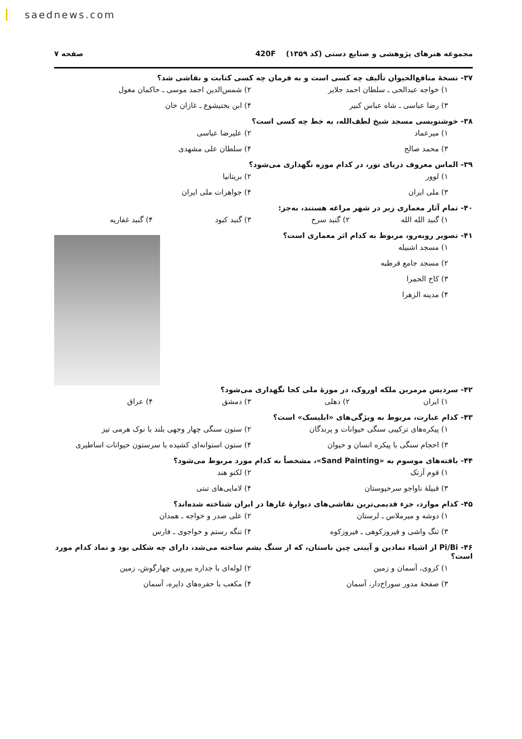saednews.com
مجموعه هنرهای پژوهشی و صنایع دستی (کد ۱۳۵۹) 420F صفحه ۷
۳۷- نسخهٔ منافع‌الحیوان تألیف چه کسی است و به فرمان چه کسی کتابت و نقاشی شد؟
۱) خواجه عبدالحی ـ سلطان احمد جلایر ۲) شمس‌الدین احمد موسی ـ حاکمان مغول
۳) رضا عباسی ـ شاه عباس کبیر ۴) ابن بختیشوع ـ غازان خان
۳۸- خوشنویسی مسجد شیخ لطف‌الله، به خط چه کسی است؟
۱) میرعماد ۲) علیرضا عباسی
۳) محمد صالح ۴) سلطان علی مشهدی
۳۹- الماس معروف دریای نور، در کدام موزه نگهداری می‌شود؟
۱) لوور ۲) بریتانیا
۳) ملی ایران ۴) جواهرات ملی ایران
۴۰- تمام آثار معماری زیر در شهر مراغه هستند، به‌جز:
۱) گنبد الله الله ۲) گنبد سرخ ۳) گنبد کبود ۴) گنبد غفاریه
۴۱- تصویر روبه‌رو، مربوط به کدام اثر معماری است؟
۱) مسجد اشبیله
۲) مسجد جامع قرطبه
۳) کاخ الحمرا
۴) مدینه الزهرا
۴۲- سردیس مرمرین ملکه اوروک، در موزهٔ ملی کجا نگهداری می‌شود؟
۱) ایران ۲) دهلی ۳) دمشق ۴) عراق
۴۳- کدام عبارت، مربوط به ویژگی‌های «ابلیسک» است؟
۱) پیکره‌های ترکیبی سنگی حیوانات و پرندگان ۲) ستون سنگی چهار وجهی بلند با نوک هرمی تیز
۳) احجام سنگی با پیکره انسان و حیوان ۴) ستون استوانه‌ای کشیده با سرستون حیوانات اساطیری
۴۴- بافته‌های موسوم به «Sand Painting»، مشخصاً به کدام مورد مربوط می‌شود؟
۱) قوم آزتک ۲) لکنو هند
۳) قبیلهٔ ناواجو سرخپوستان ۴) لامایی‌های تبتی
۴۵- کدام موارد، جزء قدیمی‌ترین نقاشی‌های دیوارهٔ غارها در ایران شناخته شده‌اند؟
۱) دوشه و میرملاس ـ لرستان ۲) علی صدر و خواجه ـ همدان
۳) تنگ واشی و فیروزکوهی ـ فیروزکوه ۴) تنگه رستم و خواجوی ـ فارس
۴۶- Pi/Bi از اشیاء نمادین و آیینی چین باستان، که از سنگ یشم ساخته می‌شد، دارای چه شکلی بود و نماد کدام مورد است؟
۱) کروی، آسمان و زمین ۲) لوله‌ای با جداره بیرونی چهارگوش، زمین
۳) صفحهٔ مدور سوراخ‌دار، آسمان ۴) مکعب با حفره‌های دایره، آسمان